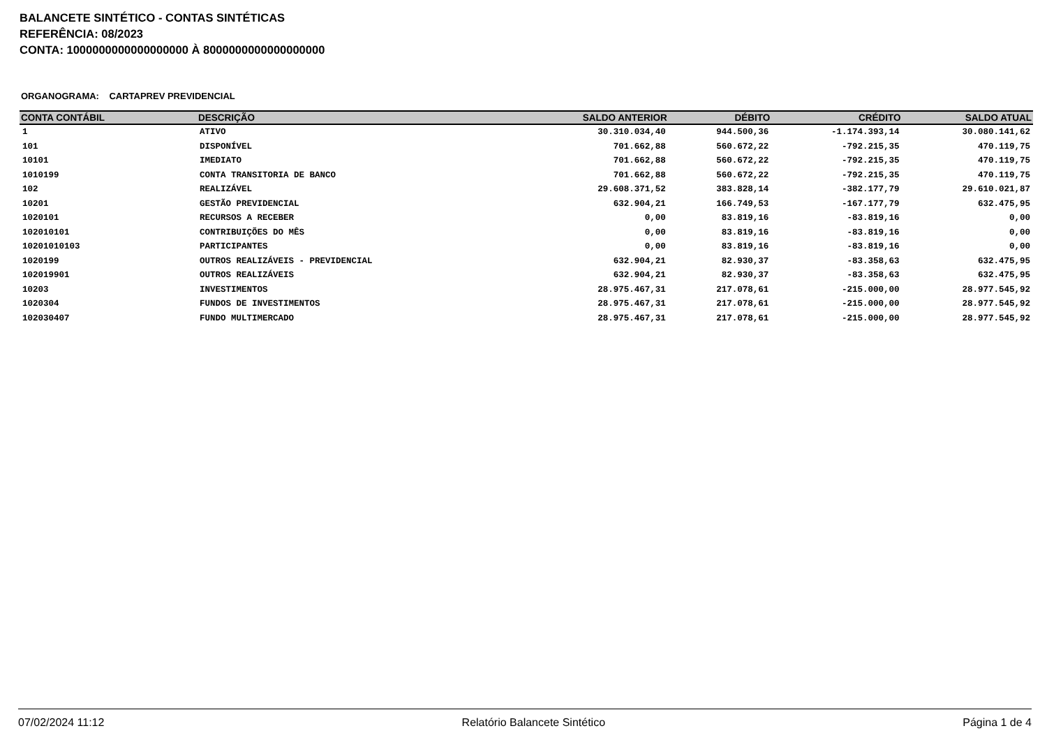BALANCETE SINTÉTICO - CONTAS SINTÉTICAS
REFERÊNCIA: 08/2023
CONTA: 1000000000000000000 À 8000000000000000000
ORGANOGRAMA: CARTAPREV PREVIDENCIAL
| CONTA CONTÁBIL | DESCRIÇÃO | SALDO ANTERIOR | DÉBITO | CRÉDITO | SALDO ATUAL |
| --- | --- | --- | --- | --- | --- |
| 1 | ATIVO | 30.310.034,40 | 944.500,36 | -1.174.393,14 | 30.080.141,62 |
| 101 | DISPONÍVEL | 701.662,88 | 560.672,22 | -792.215,35 | 470.119,75 |
| 10101 | IMEDIATO | 701.662,88 | 560.672,22 | -792.215,35 | 470.119,75 |
| 1010199 | CONTA TRANSITORIA DE BANCO | 701.662,88 | 560.672,22 | -792.215,35 | 470.119,75 |
| 102 | REALIZÁVEL | 29.608.371,52 | 383.828,14 | -382.177,79 | 29.610.021,87 |
| 10201 | GESTÃO PREVIDENCIAL | 632.904,21 | 166.749,53 | -167.177,79 | 632.475,95 |
| 1020101 | RECURSOS A RECEBER | 0,00 | 83.819,16 | -83.819,16 | 0,00 |
| 102010101 | CONTRIBUIÇÕES DO MÊS | 0,00 | 83.819,16 | -83.819,16 | 0,00 |
| 10201010103 | PARTICIPANTES | 0,00 | 83.819,16 | -83.819,16 | 0,00 |
| 1020199 | OUTROS REALIZÁVEIS - PREVIDENCIAL | 632.904,21 | 82.930,37 | -83.358,63 | 632.475,95 |
| 102019901 | OUTROS REALIZÁVEIS | 632.904,21 | 82.930,37 | -83.358,63 | 632.475,95 |
| 10203 | INVESTIMENTOS | 28.975.467,31 | 217.078,61 | -215.000,00 | 28.977.545,92 |
| 1020304 | FUNDOS DE INVESTIMENTOS | 28.975.467,31 | 217.078,61 | -215.000,00 | 28.977.545,92 |
| 102030407 | FUNDO MULTIMERCADO | 28.975.467,31 | 217.078,61 | -215.000,00 | 28.977.545,92 |
07/02/2024 11:12 Relatório Balancete Sintético Página 1 de 4